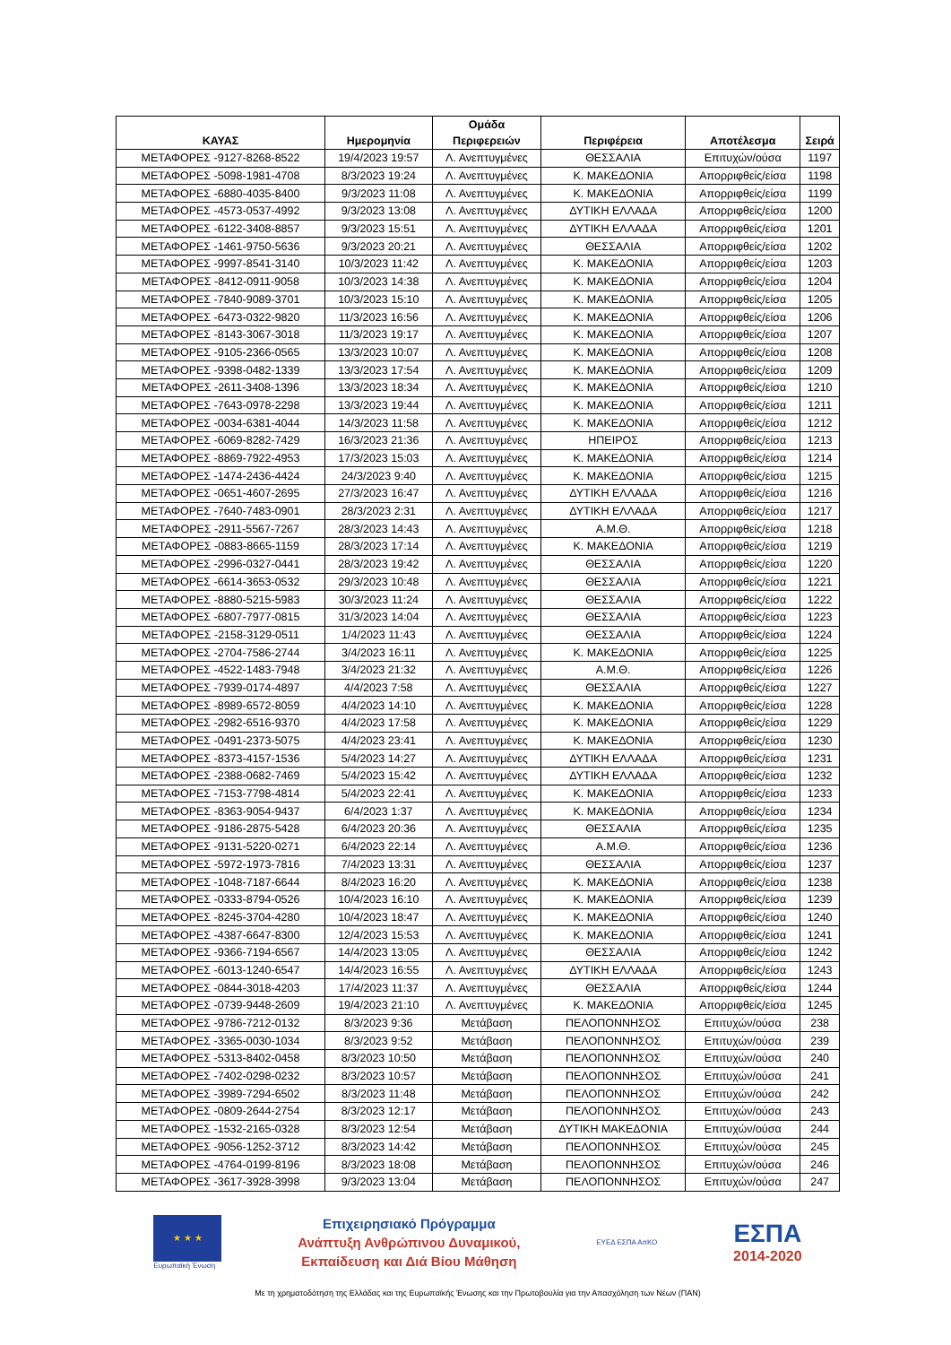| ΚΑΥΑΣ | Ημερομηνία | Ομάδα Περιφερειών | Περιφέρεια | Αποτέλεσμα | Σειρά |
| --- | --- | --- | --- | --- | --- |
| ΜΕΤΑΦΟΡΕΣ -9127-8268-8522 | 19/4/2023 19:57 | Λ. Ανεπτυγμένες | ΘΕΣΣΑΛΙΑ | Επιτυχών/ούσα | 1197 |
| ΜΕΤΑΦΟΡΕΣ -5098-1981-4708 | 8/3/2023 19:24 | Λ. Ανεπτυγμένες | Κ. ΜΑΚΕΔΟΝΙΑ | Απορριφθείς/είσα | 1198 |
| ΜΕΤΑΦΟΡΕΣ -6880-4035-8400 | 9/3/2023 11:08 | Λ. Ανεπτυγμένες | Κ. ΜΑΚΕΔΟΝΙΑ | Απορριφθείς/είσα | 1199 |
| ΜΕΤΑΦΟΡΕΣ -4573-0537-4992 | 9/3/2023 13:08 | Λ. Ανεπτυγμένες | ΔΥΤΙΚΗ ΕΛΛΑΔΑ | Απορριφθείς/είσα | 1200 |
| ΜΕΤΑΦΟΡΕΣ -6122-3408-8857 | 9/3/2023 15:51 | Λ. Ανεπτυγμένες | ΔΥΤΙΚΗ ΕΛΛΑΔΑ | Απορριφθείς/είσα | 1201 |
| ΜΕΤΑΦΟΡΕΣ -1461-9750-5636 | 9/3/2023 20:21 | Λ. Ανεπτυγμένες | ΘΕΣΣΑΛΙΑ | Απορριφθείς/είσα | 1202 |
| ΜΕΤΑΦΟΡΕΣ -9997-8541-3140 | 10/3/2023 11:42 | Λ. Ανεπτυγμένες | Κ. ΜΑΚΕΔΟΝΙΑ | Απορριφθείς/είσα | 1203 |
| ΜΕΤΑΦΟΡΕΣ -8412-0911-9058 | 10/3/2023 14:38 | Λ. Ανεπτυγμένες | Κ. ΜΑΚΕΔΟΝΙΑ | Απορριφθείς/είσα | 1204 |
| ΜΕΤΑΦΟΡΕΣ -7840-9089-3701 | 10/3/2023 15:10 | Λ. Ανεπτυγμένες | Κ. ΜΑΚΕΔΟΝΙΑ | Απορριφθείς/είσα | 1205 |
| ΜΕΤΑΦΟΡΕΣ -6473-0322-9820 | 11/3/2023 16:56 | Λ. Ανεπτυγμένες | Κ. ΜΑΚΕΔΟΝΙΑ | Απορριφθείς/είσα | 1206 |
| ΜΕΤΑΦΟΡΕΣ -8143-3067-3018 | 11/3/2023 19:17 | Λ. Ανεπτυγμένες | Κ. ΜΑΚΕΔΟΝΙΑ | Απορριφθείς/είσα | 1207 |
| ΜΕΤΑΦΟΡΕΣ -9105-2366-0565 | 13/3/2023 10:07 | Λ. Ανεπτυγμένες | Κ. ΜΑΚΕΔΟΝΙΑ | Απορριφθείς/είσα | 1208 |
| ΜΕΤΑΦΟΡΕΣ -9398-0482-1339 | 13/3/2023 17:54 | Λ. Ανεπτυγμένες | Κ. ΜΑΚΕΔΟΝΙΑ | Απορριφθείς/είσα | 1209 |
| ΜΕΤΑΦΟΡΕΣ -2611-3408-1396 | 13/3/2023 18:34 | Λ. Ανεπτυγμένες | Κ. ΜΑΚΕΔΟΝΙΑ | Απορριφθείς/είσα | 1210 |
| ΜΕΤΑΦΟΡΕΣ -7643-0978-2298 | 13/3/2023 19:44 | Λ. Ανεπτυγμένες | Κ. ΜΑΚΕΔΟΝΙΑ | Απορριφθείς/είσα | 1211 |
| ΜΕΤΑΦΟΡΕΣ -0034-6381-4044 | 14/3/2023 11:58 | Λ. Ανεπτυγμένες | Κ. ΜΑΚΕΔΟΝΙΑ | Απορριφθείς/είσα | 1212 |
| ΜΕΤΑΦΟΡΕΣ -6069-8282-7429 | 16/3/2023 21:36 | Λ. Ανεπτυγμένες | ΗΠΕΙΡΟΣ | Απορριφθείς/είσα | 1213 |
| ΜΕΤΑΦΟΡΕΣ -8869-7922-4953 | 17/3/2023 15:03 | Λ. Ανεπτυγμένες | Κ. ΜΑΚΕΔΟΝΙΑ | Απορριφθείς/είσα | 1214 |
| ΜΕΤΑΦΟΡΕΣ -1474-2436-4424 | 24/3/2023 9:40 | Λ. Ανεπτυγμένες | Κ. ΜΑΚΕΔΟΝΙΑ | Απορριφθείς/είσα | 1215 |
| ΜΕΤΑΦΟΡΕΣ -0651-4607-2695 | 27/3/2023 16:47 | Λ. Ανεπτυγμένες | ΔΥΤΙΚΗ ΕΛΛΑΔΑ | Απορριφθείς/είσα | 1216 |
| ΜΕΤΑΦΟΡΕΣ -7640-7483-0901 | 28/3/2023 2:31 | Λ. Ανεπτυγμένες | ΔΥΤΙΚΗ ΕΛΛΑΔΑ | Απορριφθείς/είσα | 1217 |
| ΜΕΤΑΦΟΡΕΣ -2911-5567-7267 | 28/3/2023 14:43 | Λ. Ανεπτυγμένες | Α.Μ.Θ. | Απορριφθείς/είσα | 1218 |
| ΜΕΤΑΦΟΡΕΣ -0883-8665-1159 | 28/3/2023 17:14 | Λ. Ανεπτυγμένες | Κ. ΜΑΚΕΔΟΝΙΑ | Απορριφθείς/είσα | 1219 |
| ΜΕΤΑΦΟΡΕΣ -2996-0327-0441 | 28/3/2023 19:42 | Λ. Ανεπτυγμένες | ΘΕΣΣΑΛΙΑ | Απορριφθείς/είσα | 1220 |
| ΜΕΤΑΦΟΡΕΣ -6614-3653-0532 | 29/3/2023 10:48 | Λ. Ανεπτυγμένες | ΘΕΣΣΑΛΙΑ | Απορριφθείς/είσα | 1221 |
| ΜΕΤΑΦΟΡΕΣ -8880-5215-5983 | 30/3/2023 11:24 | Λ. Ανεπτυγμένες | ΘΕΣΣΑΛΙΑ | Απορριφθείς/είσα | 1222 |
| ΜΕΤΑΦΟΡΕΣ -6807-7977-0815 | 31/3/2023 14:04 | Λ. Ανεπτυγμένες | ΘΕΣΣΑΛΙΑ | Απορριφθείς/είσα | 1223 |
| ΜΕΤΑΦΟΡΕΣ -2158-3129-0511 | 1/4/2023 11:43 | Λ. Ανεπτυγμένες | ΘΕΣΣΑΛΙΑ | Απορριφθείς/είσα | 1224 |
| ΜΕΤΑΦΟΡΕΣ -2704-7586-2744 | 3/4/2023 16:11 | Λ. Ανεπτυγμένες | Κ. ΜΑΚΕΔΟΝΙΑ | Απορριφθείς/είσα | 1225 |
| ΜΕΤΑΦΟΡΕΣ -4522-1483-7948 | 3/4/2023 21:32 | Λ. Ανεπτυγμένες | Α.Μ.Θ. | Απορριφθείς/είσα | 1226 |
| ΜΕΤΑΦΟΡΕΣ -7939-0174-4897 | 4/4/2023 7:58 | Λ. Ανεπτυγμένες | ΘΕΣΣΑΛΙΑ | Απορριφθείς/είσα | 1227 |
| ΜΕΤΑΦΟΡΕΣ -8989-6572-8059 | 4/4/2023 14:10 | Λ. Ανεπτυγμένες | Κ. ΜΑΚΕΔΟΝΙΑ | Απορριφθείς/είσα | 1228 |
| ΜΕΤΑΦΟΡΕΣ -2982-6516-9370 | 4/4/2023 17:58 | Λ. Ανεπτυγμένες | Κ. ΜΑΚΕΔΟΝΙΑ | Απορριφθείς/είσα | 1229 |
| ΜΕΤΑΦΟΡΕΣ -0491-2373-5075 | 4/4/2023 23:41 | Λ. Ανεπτυγμένες | Κ. ΜΑΚΕΔΟΝΙΑ | Απορριφθείς/είσα | 1230 |
| ΜΕΤΑΦΟΡΕΣ -8373-4157-1536 | 5/4/2023 14:27 | Λ. Ανεπτυγμένες | ΔΥΤΙΚΗ ΕΛΛΑΔΑ | Απορριφθείς/είσα | 1231 |
| ΜΕΤΑΦΟΡΕΣ -2388-0682-7469 | 5/4/2023 15:42 | Λ. Ανεπτυγμένες | ΔΥΤΙΚΗ ΕΛΛΑΔΑ | Απορριφθείς/είσα | 1232 |
| ΜΕΤΑΦΟΡΕΣ -7153-7798-4814 | 5/4/2023 22:41 | Λ. Ανεπτυγμένες | Κ. ΜΑΚΕΔΟΝΙΑ | Απορριφθείς/είσα | 1233 |
| ΜΕΤΑΦΟΡΕΣ -8363-9054-9437 | 6/4/2023 1:37 | Λ. Ανεπτυγμένες | Κ. ΜΑΚΕΔΟΝΙΑ | Απορριφθείς/είσα | 1234 |
| ΜΕΤΑΦΟΡΕΣ -9186-2875-5428 | 6/4/2023 20:36 | Λ. Ανεπτυγμένες | ΘΕΣΣΑΛΙΑ | Απορριφθείς/είσα | 1235 |
| ΜΕΤΑΦΟΡΕΣ -9131-5220-0271 | 6/4/2023 22:14 | Λ. Ανεπτυγμένες | Α.Μ.Θ. | Απορριφθείς/είσα | 1236 |
| ΜΕΤΑΦΟΡΕΣ -5972-1973-7816 | 7/4/2023 13:31 | Λ. Ανεπτυγμένες | ΘΕΣΣΑΛΙΑ | Απορριφθείς/είσα | 1237 |
| ΜΕΤΑΦΟΡΕΣ -1048-7187-6644 | 8/4/2023 16:20 | Λ. Ανεπτυγμένες | Κ. ΜΑΚΕΔΟΝΙΑ | Απορριφθείς/είσα | 1238 |
| ΜΕΤΑΦΟΡΕΣ -0333-8794-0526 | 10/4/2023 16:10 | Λ. Ανεπτυγμένες | Κ. ΜΑΚΕΔΟΝΙΑ | Απορριφθείς/είσα | 1239 |
| ΜΕΤΑΦΟΡΕΣ -8245-3704-4280 | 10/4/2023 18:47 | Λ. Ανεπτυγμένες | Κ. ΜΑΚΕΔΟΝΙΑ | Απορριφθείς/είσα | 1240 |
| ΜΕΤΑΦΟΡΕΣ -4387-6647-8300 | 12/4/2023 15:53 | Λ. Ανεπτυγμένες | Κ. ΜΑΚΕΔΟΝΙΑ | Απορριφθείς/είσα | 1241 |
| ΜΕΤΑΦΟΡΕΣ -9366-7194-6567 | 14/4/2023 13:05 | Λ. Ανεπτυγμένες | ΘΕΣΣΑΛΙΑ | Απορριφθείς/είσα | 1242 |
| ΜΕΤΑΦΟΡΕΣ -6013-1240-6547 | 14/4/2023 16:55 | Λ. Ανεπτυγμένες | ΔΥΤΙΚΗ ΕΛΛΑΔΑ | Απορριφθείς/είσα | 1243 |
| ΜΕΤΑΦΟΡΕΣ -0844-3018-4203 | 17/4/2023 11:37 | Λ. Ανεπτυγμένες | ΘΕΣΣΑΛΙΑ | Απορριφθείς/είσα | 1244 |
| ΜΕΤΑΦΟΡΕΣ -0739-9448-2609 | 19/4/2023 21:10 | Λ. Ανεπτυγμένες | Κ. ΜΑΚΕΔΟΝΙΑ | Απορριφθείς/είσα | 1245 |
| ΜΕΤΑΦΟΡΕΣ -9786-7212-0132 | 8/3/2023 9:36 | Μετάβαση | ΠΕΛΟΠΟΝΝΗΣΟΣ | Επιτυχών/ούσα | 238 |
| ΜΕΤΑΦΟΡΕΣ -3365-0030-1034 | 8/3/2023 9:52 | Μετάβαση | ΠΕΛΟΠΟΝΝΗΣΟΣ | Επιτυχών/ούσα | 239 |
| ΜΕΤΑΦΟΡΕΣ -5313-8402-0458 | 8/3/2023 10:50 | Μετάβαση | ΠΕΛΟΠΟΝΝΗΣΟΣ | Επιτυχών/ούσα | 240 |
| ΜΕΤΑΦΟΡΕΣ -7402-0298-0232 | 8/3/2023 10:57 | Μετάβαση | ΠΕΛΟΠΟΝΝΗΣΟΣ | Επιτυχών/ούσα | 241 |
| ΜΕΤΑΦΟΡΕΣ -3989-7294-6502 | 8/3/2023 11:48 | Μετάβαση | ΠΕΛΟΠΟΝΝΗΣΟΣ | Επιτυχών/ούσα | 242 |
| ΜΕΤΑΦΟΡΕΣ -0809-2644-2754 | 8/3/2023 12:17 | Μετάβαση | ΠΕΛΟΠΟΝΝΗΣΟΣ | Επιτυχών/ούσα | 243 |
| ΜΕΤΑΦΟΡΕΣ -1532-2165-0328 | 8/3/2023 12:54 | Μετάβαση | ΔΥΤΙΚΗ ΜΑΚΕΔΟΝΙΑ | Επιτυχών/ούσα | 244 |
| ΜΕΤΑΦΟΡΕΣ -9056-1252-3712 | 8/3/2023 14:42 | Μετάβαση | ΠΕΛΟΠΟΝΝΗΣΟΣ | Επιτυχών/ούσα | 245 |
| ΜΕΤΑΦΟΡΕΣ -4764-0199-8196 | 8/3/2023 18:08 | Μετάβαση | ΠΕΛΟΠΟΝΝΗΣΟΣ | Επιτυχών/ούσα | 246 |
| ΜΕΤΑΦΟΡΕΣ -3617-3928-3998 | 9/3/2023 13:04 | Μετάβαση | ΠΕΛΟΠΟΝΝΗΣΟΣ | Επιτυχών/ούσα | 247 |
★ ★ ★
Ευρωπαϊκή Ένωση
Επιχειρησιακό Πρόγραμμα
Ανάπτυξη Ανθρώπινου Δυναμικού,
Εκπαίδευση και Διά Βίου Μάθηση
ΕΥΕΔ ΕΣΠΑ ΑπΚΟ
ΕΣΠΑ
2014-2020
Με τη χρηματοδότηση της Ελλάδας και της Ευρωπαϊκής Ένωσης και την Πρωτοβουλία για την Απασχόληση των Νέων (ΠΑΝ)